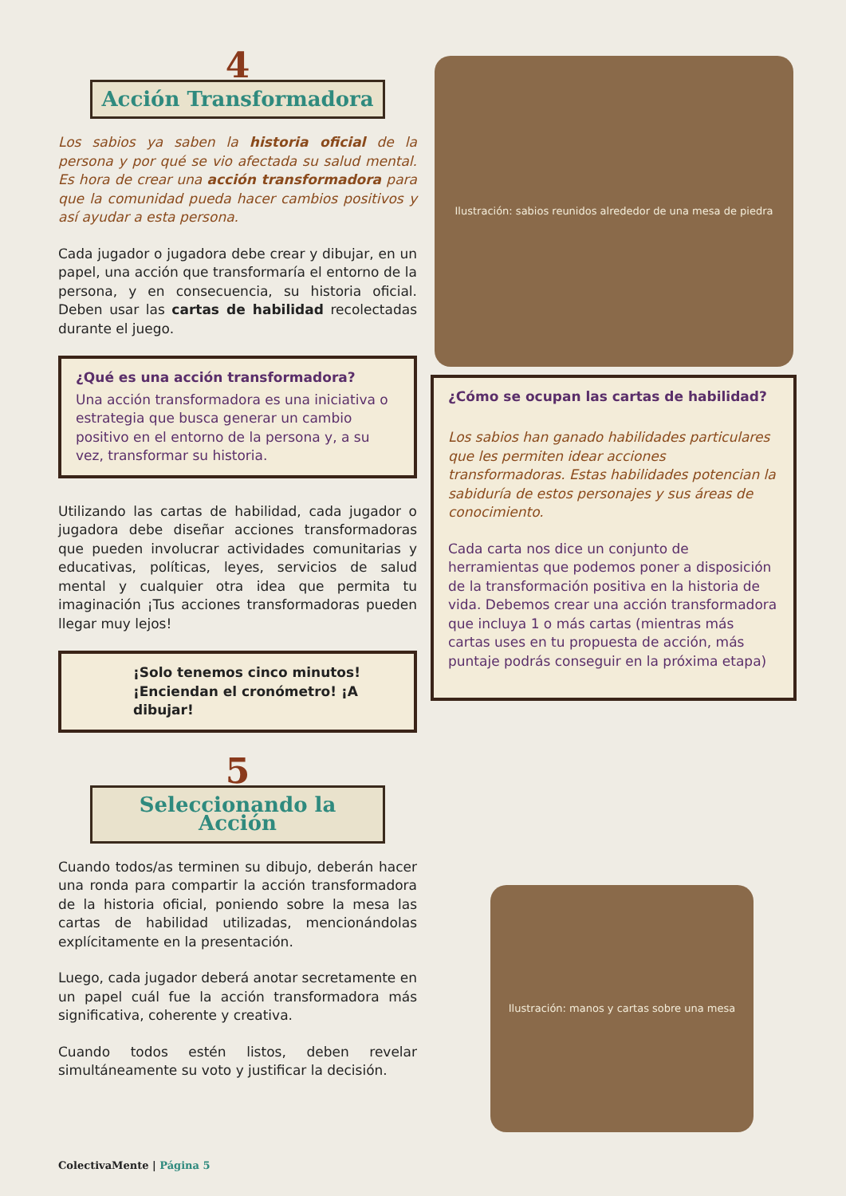4
Acción Transformadora
Los sabios ya saben la historia oficial de la persona y por qué se vio afectada su salud mental. Es hora de crear una acción transformadora para que la comunidad pueda hacer cambios positivos y así ayudar a esta persona.
Cada jugador o jugadora debe crear y dibujar, en un papel, una acción que transformaría el entorno de la persona, y en consecuencia, su historia oficial. Deben usar las cartas de habilidad recolectadas durante el juego.
¿Qué es una acción transformadora?
Una acción transformadora es una iniciativa o estrategia que busca generar un cambio positivo en el entorno de la persona y, a su vez, transformar su historia.
Utilizando las cartas de habilidad, cada jugador o jugadora debe diseñar acciones transformadoras que pueden involucrar actividades comunitarias y educativas, políticas, leyes, servicios de salud mental y cualquier otra idea que permita tu imaginación ¡Tus acciones transformadoras pueden llegar muy lejos!
¡Solo tenemos cinco minutos!
¡Enciendan el cronómetro! ¡A dibujar!
Ilustración: sabios reunidos alrededor de una mesa de piedra
¿Cómo se ocupan las cartas de habilidad?
Los sabios han ganado habilidades particulares que les permiten idear acciones transformadoras. Estas habilidades potencian la sabiduría de estos personajes y sus áreas de conocimiento.
Cada carta nos dice un conjunto de herramientas que podemos poner a disposición de la transformación positiva en la historia de vida. Debemos crear una acción transformadora que incluya 1 o más cartas (mientras más cartas uses en tu propuesta de acción, más puntaje podrás conseguir en la próxima etapa)
5
Seleccionando la Acción
Cuando todos/as terminen su dibujo, deberán hacer una ronda para compartir la acción transformadora de la historia oficial, poniendo sobre la mesa las cartas de habilidad utilizadas, mencionándolas explícitamente en la presentación.
Luego, cada jugador deberá anotar secretamente en un papel cuál fue la acción transformadora más significativa, coherente y creativa.
Cuando todos estén listos, deben revelar simultáneamente su voto y justificar la decisión.
Ilustración: manos y cartas sobre una mesa
ColectivaMente | Página 5